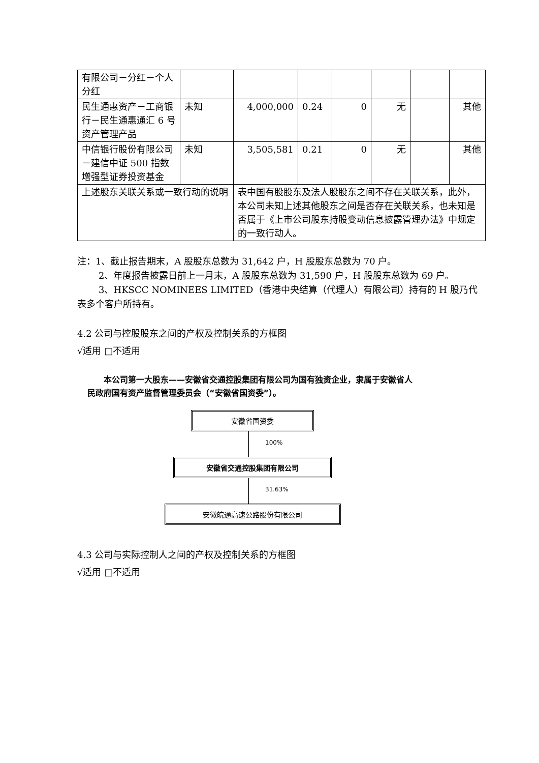| 有限公司－分红－个人分红 | | | | | | | |
| 民生通惠资产－工商银行－民生通惠通汇 6 号资产管理产品 | 未知 | 4,000,000 | 0.24 | 0 | 无 | | 其他 |
| 中信银行股份有限公司－建信中证 500 指数增强型证券投资基金 | 未知 | 3,505,581 | 0.21 | 0 | 无 | | 其他 |
| 上述股东关联关系或一致行动的说明 | | 表中国有股股东及法人股股东之间不存在关联关系，此外，本公司未知上述其他股东之间是否存在关联关系，也未知是否属于《上市公司股东持股变动信息披露管理办法》中规定的一致行动人。 | | | | | |
注：1、截止报告期末，A 股股东总数为 31,642 户，H 股股东总数为 70 户。
2、年度报告披露日前上一月末，A 股股东总数为 31,590 户，H 股股东总数为 69 户。
3、HKSCC NOMINEES LIMITED（香港中央结算（代理人）有限公司）持有的 H 股乃代表多个客户所持有。
4.2 公司与控股股东之间的产权及控制关系的方框图
√适用 □不适用
　　本公司第一大股东——安徽省交通控股集团有限公司为国有独资企业，隶属于安徽省人民政府国有资产监督管理委员会（“安徽省国资委”）。
安徽省国资委
100%
安徽省交通控股集团有限公司
31.63%
安徽皖通高速公路股份有限公司
4.3 公司与实际控制人之间的产权及控制关系的方框图
√适用 □不适用